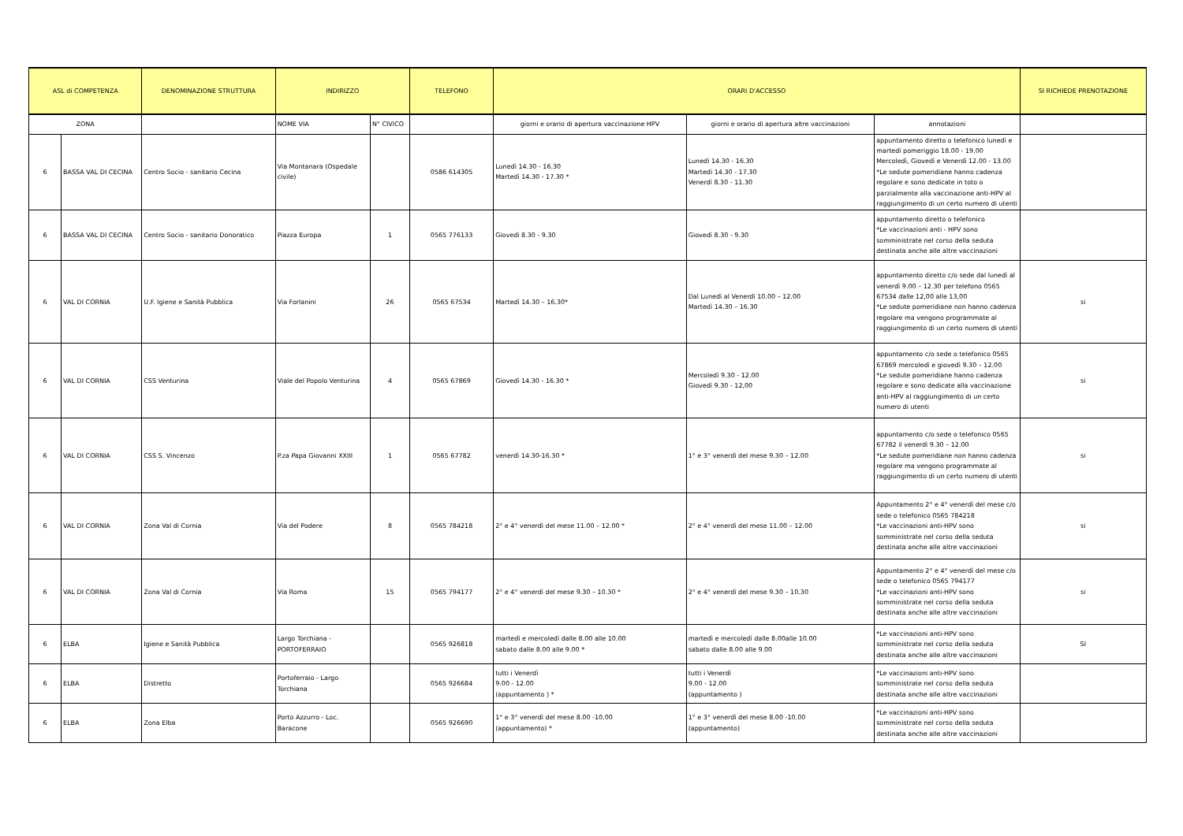| ASL di COMPETENZA | | DENOMINAZIONE STRUTTURA | INDIRIZZO | | TELEFONO | ORARI D'ACCESSO | | | SI RICHIEDE PRENOTAZIONE |
| --- | --- | --- | --- | --- | --- | --- | --- | --- | --- |
| ZONA | | | NOME VIA | N° CIVICO | | giorni e orario di apertura vaccinazione HPV | giorni e orario di apertura altre vaccinazioni | annotazioni | |
| 6 | BASSA VAL DI CECINA | Centro Socio - sanitario Cecina | Via Montanara (Ospedale civile) | | 0586 614305 | Lunedì 14.30 - 16.30 Martedì 14.30 - 17.30 * | Lunedì 14.30 - 16.30 Martedì 14.30 - 17.30 Venerdì 8.30 - 11.30 | appuntamento diretto o telefonico lunedì e martedì pomeriggio 18.00 - 19.00 Mercoledì, Giovedì e Venerdì 12.00 - 13.00 *Le sedute pomeridiane hanno cadenza regolare e sono dedicate in toto o parzialmente alla vaccinazione anti-HPV al raggiungimento di un certo numero di utenti | |
| 6 | BASSA VAL DI CECINA | Centro Socio - sanitario Donoratico | Piazza Europa | 1 | 0565 776133 | Giovedì 8.30 - 9.30 | Giovedì 8.30 - 9.30 | appuntamento diretto o telefonico *Le vaccinazioni anti - HPV sono somministrate nel corso della seduta destinata anche alle altre vaccinazioni | |
| 6 | VAL DI CORNIA | U.F. Igiene e Sanità Pubblica | Via Forlanini | 26 | 0565 67534 | Martedì 14.30 – 16.30* | Dal Lunedì al Venerdì 10.00 – 12.00 Martedì 14.30 – 16.30 | appuntamento diretto c/o sede dal lunedì al venerdì 9.00 – 12.30 per telefono 0565 67534 dalle 12,00 alle 13,00 *Le sedute pomeridiane non hanno cadenza regolare ma vengono programmate al raggiungimento di un certo numero di utenti | si |
| 6 | VAL DI CORNIA | CSS Venturina | Viale del Popolo Venturina | 4 | 0565 67869 | Giovedì 14.30 - 16.30 * | Mercoledì 9.30 - 12.00 Giovedì 9.30 - 12,00 | appuntamento c/o sede o telefonico 0565 67869 mercoledì e giovedì 9.30 – 12.00 *Le sedute pomeridiane hanno cadenza regolare e sono dedicate alla vaccinazione anti-HPV al raggiungimento di un certo numero di utenti | si |
| 6 | VAL DI CORNIA | CSS S. Vincenzo | P.za Papa Giovanni XXIII | 1 | 0565 67782 | venerdì 14.30-16.30 * | 1° e 3° venerdì del mese 9.30 – 12.00 | appuntamento c/o sede o telefonico 0565 67782 il venerdì 9.30 – 12.00 *Le sedute pomeridiane non hanno cadenza regolare ma vengono programmate al raggiungimento di un certo numero di utenti | si |
| 6 | VAL DI CORNIA | Zona Val di Cornia | Via del Podere | 8 | 0565 784218 | 2° e 4° venerdì del mese 11.00 – 12.00 * | 2° e 4° venerdì del mese 11.00 – 12.00 | Appuntamento 2° e 4° venerdì del mese c/o sede o telefonico 0565 784218 *Le vaccinazioni anti-HPV sono somministrate nel corso della seduta destinata anche alle altre vaccinazioni | si |
| 6 | VAL DI CORNIA | Zona Val di Cornia | Via Roma | 15 | 0565 794177 | 2° e 4° venerdì del mese 9.30 – 10.30 * | 2° e 4° venerdì del mese 9.30 – 10.30 | Appuntamento 2° e 4° venerdì del mese c/o sede o telefonico 0565 794177 *Le vaccinazioni anti-HPV sono somministrate nel corso della seduta destinata anche alle altre vaccinazioni | si |
| 6 | ELBA | Igiene e Sanità Pubblica | Largo Torchiana - PORTOFERRAIO | | 0565 926818 | martedì e mercoledì dalle 8.00 alle 10.00 sabato dalle 8.00 alle 9.00 * | martedì e mercoledì dalle 8.00alle 10.00 sabato dalle 8.00 alle 9.00 | *Le vaccinazioni anti-HPV sono somministrate nel corso della seduta destinata anche alle altre vaccinazioni | SI |
| 6 | ELBA | Distretto | Portoferraio - Largo Torchiana | | 0565 926684 | tutti i Venerdì 9.00 - 12.00 (appuntamento ) * | tutti i Venerdì 9.00 - 12.00 (appuntamento ) | *Le vaccinazioni anti-HPV sono somministrate nel corso della seduta destinata anche alle altre vaccinazioni | |
| 6 | ELBA | Zona Elba | Porto Azzurro - Loc. Baracone | | 0565 926690 | 1° e 3° venerdì del mese 8.00 -10.00 (appuntamento) * | 1° e 3° venerdì del mese 8.00 -10.00 (appuntamento) | *Le vaccinazioni anti-HPV sono somministrate nel corso della seduta destinata anche alle altre vaccinazioni | |